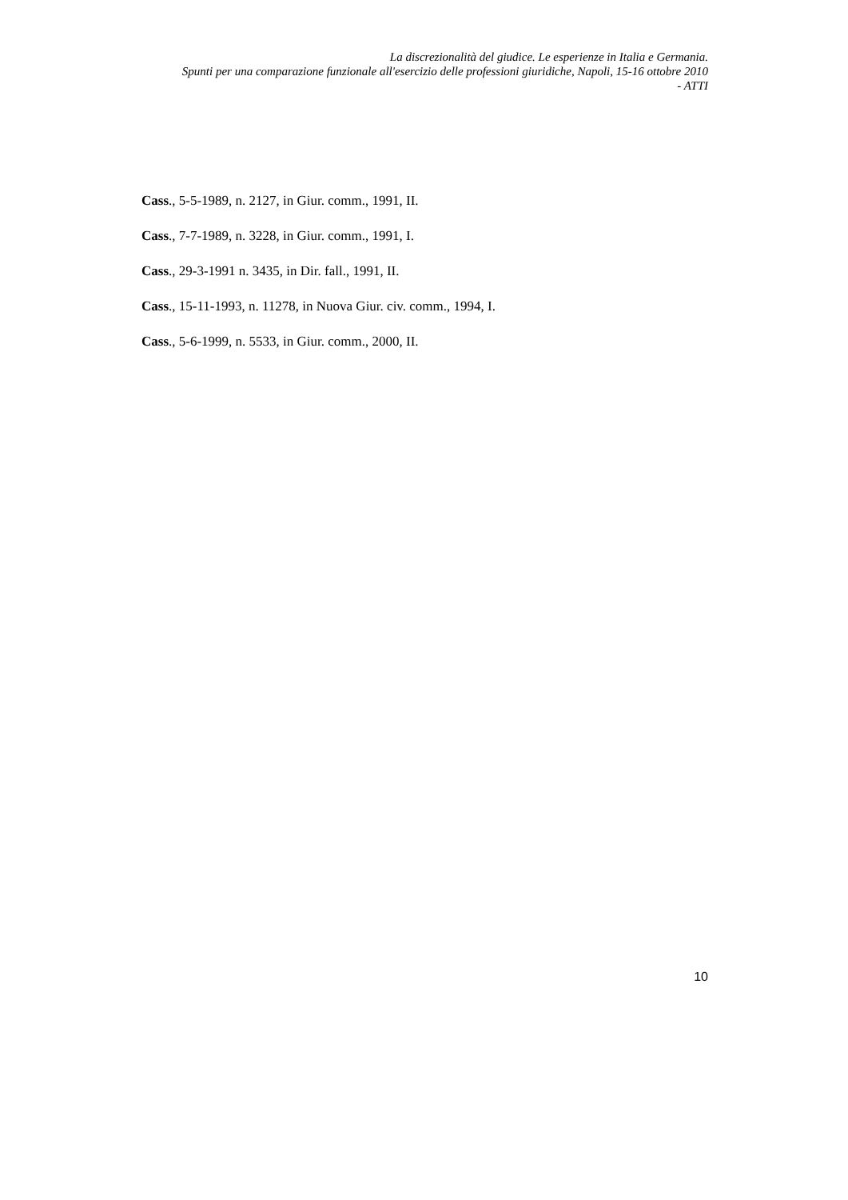La discrezionalità del giudice. Le esperienze in Italia e Germania.
Spunti per una comparazione funzionale all'esercizio delle professioni giuridiche, Napoli, 15-16 ottobre 2010
- ATTI
Cass., 5-5-1989, n. 2127, in Giur. comm., 1991, II.
Cass., 7-7-1989, n. 3228, in Giur. comm., 1991, I.
Cass., 29-3-1991 n. 3435, in Dir. fall., 1991, II.
Cass., 15-11-1993, n. 11278, in Nuova Giur. civ. comm., 1994, I.
Cass., 5-6-1999, n. 5533, in Giur. comm., 2000, II.
10